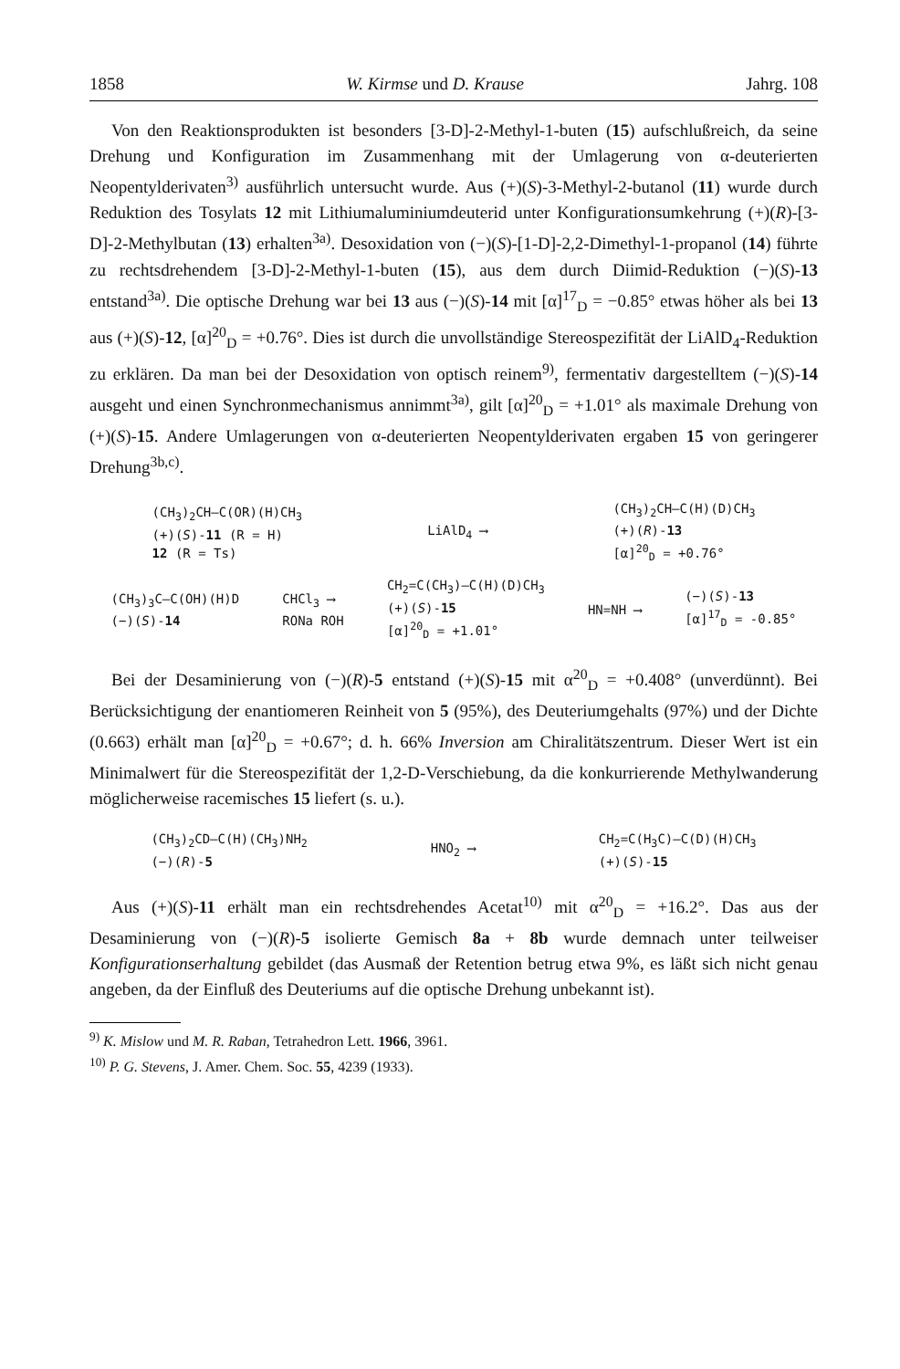1858 W. Kirmse und D. Krause Jahrg. 108
Von den Reaktionsprodukten ist besonders [3-D]-2-Methyl-1-buten (15) aufschlußreich, da seine Drehung und Konfiguration im Zusammenhang mit der Umlagerung von α-deuterierten Neopentylderivaten<sup>3)</sup> ausführlich untersucht wurde. Aus (+)(S)-3-Methyl-2-butanol (11) wurde durch Reduktion des Tosylats 12 mit Lithiumaluminiumdeuterid unter Konfigurationsumkehrung (+)(R)-[3-D]-2-Methylbutan (13) erhalten<sup>3a)</sup>. Desoxidation von (−)(S)-[1-D]-2,2-Dimethyl-1-propanol (14) führte zu rechtsdrehendem [3-D]-2-Methyl-1-buten (15), aus dem durch Diimid-Reduktion (−)(S)-13 entstand<sup>3a)</sup>. Die optische Drehung war bei 13 aus (−)(S)-14 mit [α]<sup>17</sup><sub>D</sub> = −0.85° etwas höher als bei 13 aus (+)(S)-12, [α]<sup>20</sup><sub>D</sub> = +0.76°. Dies ist durch die unvollständige Stereospezifität der LiAlD<sub>4</sub>-Reduktion zu erklären. Da man bei der Desoxidation von optisch reinem<sup>9)</sup>, fermentativ dargestelltem (−)(S)-14 ausgeht und einen Synchronmechanismus annimmt<sup>3a)</sup>, gilt [α]<sup>20</sup><sub>D</sub> = +1.01° als maximale Drehung von (+)(S)-15. Andere Umlagerungen von α-deuterierten Neopentylderivaten ergaben 15 von geringerer Drehung<sup>3b,c)</sup>.
(CH<sub>3</sub>)<sub>2</sub>CH–C(OR)(H)CH<sub>3</sub>
(+)(S)-11 (R = H)
12 (R = Ts)
LiAlD<sub>4</sub> ⟶
(CH<sub>3</sub>)<sub>2</sub>CH–C(H)(D)CH<sub>3</sub>
(+)(R)-13
[α]<sup>20</sup><sub>D</sub> = +0.76°
(CH<sub>3</sub>)<sub>3</sub>C–C(OH)(H)D
(−)(S)-14
CHCl<sub>3</sub> ⟶
RONa ROH
CH<sub>2</sub>=C(CH<sub>3</sub>)–C(H)(D)CH<sub>3</sub>
(+)(S)-15
[α]<sup>20</sup><sub>D</sub> = +1.01°
HN=NH ⟶
(−)(S)-13
[α]<sup>17</sup><sub>D</sub> = -0.85°
Bei der Desaminierung von (−)(R)-5 entstand (+)(S)-15 mit α<sup>20</sup><sub>D</sub> = +0.408° (unverdünnt). Bei Berücksichtigung der enantiomeren Reinheit von 5 (95%), des Deuteriumgehalts (97%) und der Dichte (0.663) erhält man [α]<sup>20</sup><sub>D</sub> = +0.67°; d. h. 66% Inversion am Chiralitätszentrum. Dieser Wert ist ein Minimalwert für die Stereospezifität der 1,2-D-Verschiebung, da die konkurrierende Methylwanderung möglicherweise racemisches 15 liefert (s. u.).
(CH<sub>3</sub>)<sub>2</sub>CD–C(H)(CH<sub>3</sub>)NH<sub>2</sub>
(−)(R)-5
HNO<sub>2</sub> ⟶
CH<sub>2</sub>=C(H<sub>3</sub>C)–C(D)(H)CH<sub>3</sub>
(+)(S)-15
Aus (+)(S)-11 erhält man ein rechtsdrehendes Acetat<sup>10)</sup> mit α<sup>20</sup><sub>D</sub> = +16.2°. Das aus der Desaminierung von (−)(R)-5 isolierte Gemisch 8a + 8b wurde demnach unter teilweiser Konfigurationserhaltung gebildet (das Ausmaß der Retention betrug etwa 9%, es läßt sich nicht genau angeben, da der Einfluß des Deuteriums auf die optische Drehung unbekannt ist).
<sup>9)</sup> K. Mislow und M. R. Raban, Tetrahedron Lett. 1966, 3961.
<sup>10)</sup> P. G. Stevens, J. Amer. Chem. Soc. 55, 4239 (1933).